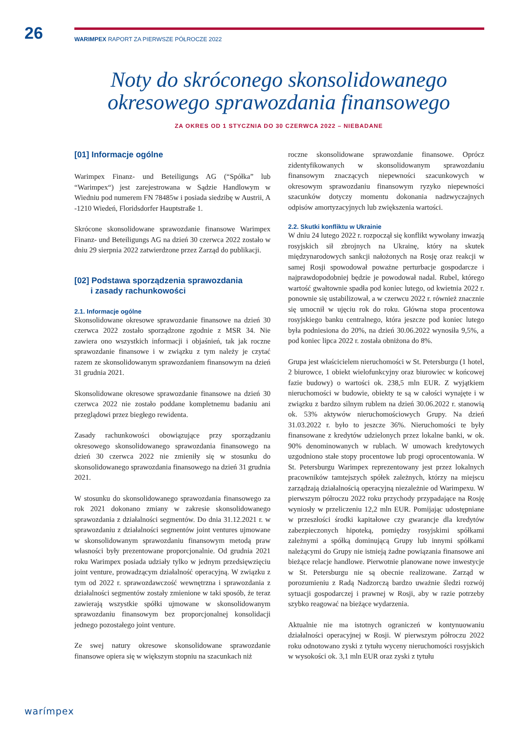26 WARIMPEX RAPORT ZA PIERWSZE PÓŁROCZE 2022
Noty do skróconego skonsolidowanego
okresowego sprawozdania finansowego
ZA OKRES OD 1 STYCZNIA DO 30 CZERWCA 2022 – NIEBADANE
[01] Informacje ogólne
Warimpex Finanz- und Beteiligungs AG (“Spółka” lub “Warimpex“) jest zarejestrowana w Sądzie Handlowym w Wiedniu pod numerem FN 78485w i posiada siedzibę w Austrii, A -1210 Wiedeń, Floridsdorfer Hauptstraße 1.
Skrócone skonsolidowane sprawozdanie finansowe Warimpex Finanz- und Beteiligungs AG na dzień 30 czerwca 2022 zostało w dniu 29 sierpnia 2022 zatwierdzone przez Zarząd do publikacji.
[02] Podstawa sporządzenia sprawozdania
i zasady rachunkowości
2.1. Informacje ogólne
Skonsolidowane okresowe sprawozdanie finansowe na dzień 30 czerwca 2022 zostało sporządzone zgodnie z MSR 34. Nie zawiera ono wszystkich informacji i objaśnień, tak jak roczne sprawozdanie finansowe i w związku z tym należy je czytać razem ze skonsolidowanym sprawozdaniem finansowym na dzień 31 grudnia 2021.
Skonsolidowane okresowe sprawozdanie finansowe na dzień 30 czerwca 2022 nie zostało poddane kompletnemu badaniu ani przeglądowi przez biegłego rewidenta.
Zasady rachunkowości obowiązujące przy sporządzaniu okresowego skonsolidowanego sprawozdania finansowego na dzień 30 czerwca 2022 nie zmieniły się w stosunku do skonsolidowanego sprawozdania finansowego na dzień 31 grudnia 2021.
W stosunku do skonsolidowanego sprawozdania finansowego za rok 2021 dokonano zmiany w zakresie skonsolidowanego sprawozdania z działalności segmentów. Do dnia 31.12.2021 r. w sprawozdaniu z działalności segmentów joint ventures ujmowane w skonsolidowanym sprawozdaniu finansowym metodą praw własności były prezentowane proporcjonalnie. Od grudnia 2021 roku Warimpex posiada udziały tylko w jednym przedsięwzięciu joint venture, prowadzącym działalność operacyjną. W związku z tym od 2022 r. sprawozdawczość wewnętrzna i sprawozdania z działalności segmentów zostały zmienione w taki sposób, że teraz zawierają wszystkie spółki ujmowane w skonsolidowanym sprawozdaniu finansowym bez proporcjonalnej konsolidacji jednego pozostałego joint venture.
Ze swej natury okresowe skonsolidowane sprawozdanie finansowe opiera się w większym stopniu na szacunkach niż
roczne skonsolidowane sprawozdanie finansowe. Oprócz zidentyfikowanych w skonsolidowanym sprawozdaniu finansowym znaczących niepewności szacunkowych w okresowym sprawozdaniu finansowym ryzyko niepewności szacunków dotyczy momentu dokonania nadzwyczajnych odpisów amortyzacyjnych lub zwiększenia wartości.
2.2. Skutki konfliktu w Ukrainie
W dniu 24 lutego 2022 r. rozpoczął się konflikt wywołany inwazją rosyjskich sił zbrojnych na Ukrainę, który na skutek międzynarodowych sankcji nałożonych na Rosję oraz reakcji w samej Rosji spowodował poważne perturbacje gospodarcze i najprawdopodobniej będzie je powodował nadal. Rubel, którego wartość gwałtownie spadła pod koniec lutego, od kwietnia 2022 r. ponownie się ustabilizował, a w czerwcu 2022 r. również znacznie się umocnił w ujęciu rok do roku. Główna stopa procentowa rosyjskiego banku centralnego, która jeszcze pod koniec lutego była podniesiona do 20%, na dzień 30.06.2022 wynosiła 9,5%, a pod koniec lipca 2022 r. została obniżona do 8%.
Grupa jest właścicielem nieruchomości w St. Petersburgu (1 hotel, 2 biurowce, 1 obiekt wielofunkcyjny oraz biurowiec w końcowej fazie budowy) o wartości ok. 238,5 mln EUR. Z wyjątkiem nieruchomości w budowie, obiekty te są w całości wynajęte i w związku z bardzo silnym rublem na dzień 30.06.2022 r. stanowią ok. 53% aktywów nieruchomościowych Grupy. Na dzień 31.03.2022 r. było to jeszcze 36%. Nieruchomości te były finansowane z kredytów udzielonych przez lokalne banki, w ok. 90% denominowanych w rublach. W umowach kredytowych uzgodniono stałe stopy procentowe lub progi oprocentowania. W St. Petersburgu Warimpex reprezentowany jest przez lokalnych pracowników tamtejszych spółek zależnych, którzy na miejscu zarządzają działalnością operacyjną niezależnie od Warimpexu. W pierwszym półroczu 2022 roku przychody przypadające na Rosję wyniosły w przeliczeniu 12,2 mln EUR. Pomijając udostępniane w przeszłości środki kapitałowe czy gwarancje dla kredytów zabezpieczonych hipoteką, pomiędzy rosyjskimi spółkami zależnymi a spółką dominującą Grupy lub innymi spółkami należącymi do Grupy nie istnieją żadne powiązania finansowe ani bieżące relacje handlowe. Pierwotnie planowane nowe inwestycje w St. Petersburgu nie są obecnie realizowane. Zarząd w porozumieniu z Radą Nadzorczą bardzo uważnie śledzi rozwój sytuacji gospodarczej i prawnej w Rosji, aby w razie potrzeby szybko reagować na bieżące wydarzenia.
Aktualnie nie ma istotnych ograniczeń w kontynuowaniu działalności operacyjnej w Rosji. W pierwszym półroczu 2022 roku odnotowano zyski z tytułu wyceny nieruchomości rosyjskich w wysokości ok. 3,1 mln EUR oraz zyski z tytułu
warímpex